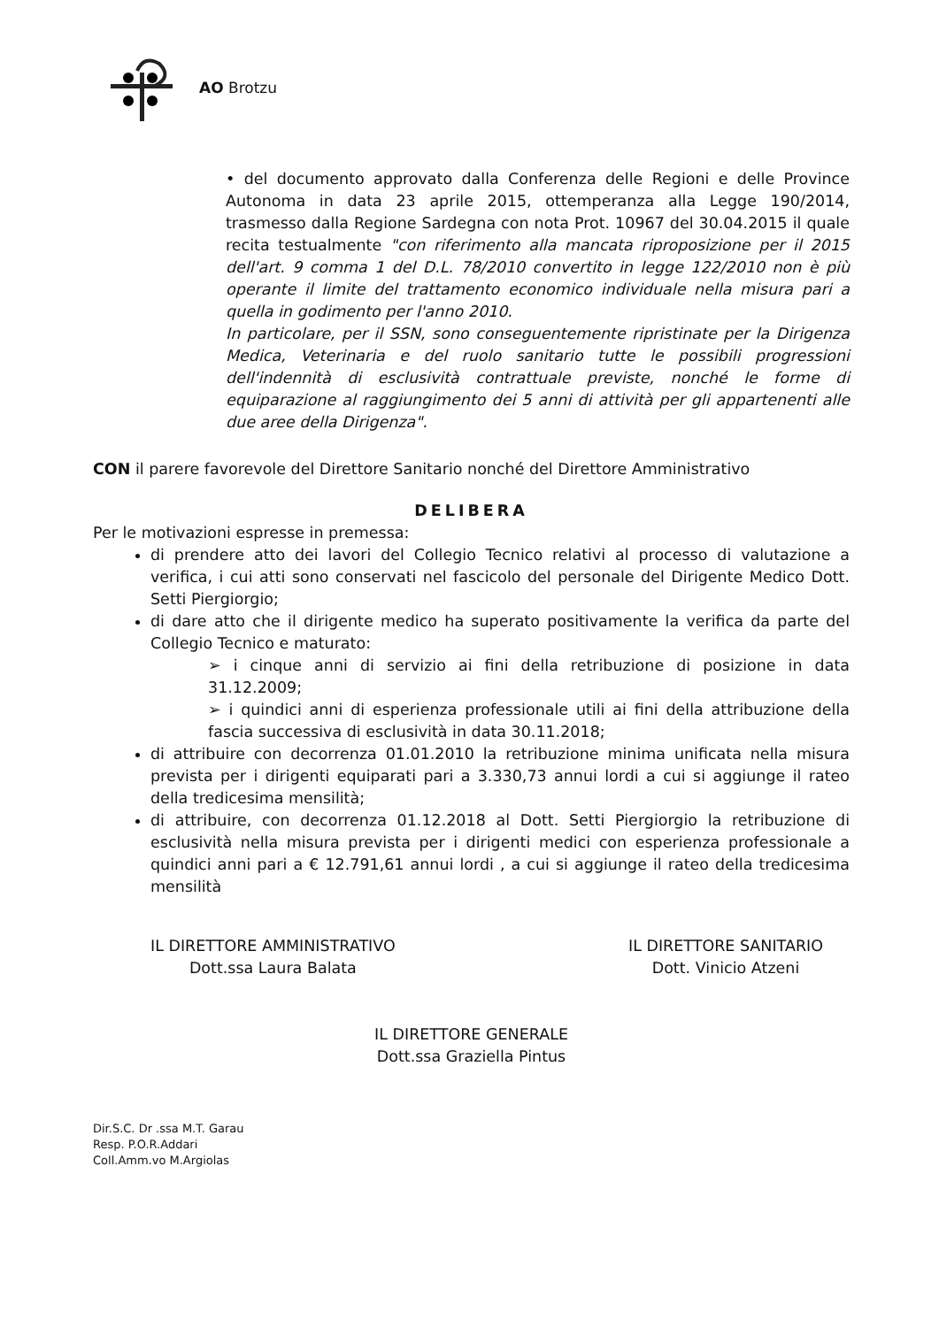AO Brotzu
• del documento approvato dalla Conferenza delle Regioni e delle Province Autonoma in data 23 aprile 2015, ottemperanza alla Legge 190/2014, trasmesso dalla Regione Sardegna con nota Prot. 10967 del 30.04.2015 il quale recita testualmente "con riferimento alla mancata riproposizione per il 2015 dell'art. 9 comma 1 del D.L. 78/2010 convertito in legge 122/2010 non è più operante il limite del trattamento economico individuale nella misura pari a quella in godimento per l'anno 2010.
In particolare, per il SSN, sono conseguentemente ripristinate per la Dirigenza Medica, Veterinaria e del ruolo sanitario tutte le possibili progressioni dell'indennità di esclusività contrattuale previste, nonché le forme di equiparazione al raggiungimento dei 5 anni di attività per gli appartenenti alle due aree della Dirigenza".
CON il parere favorevole del Direttore Sanitario nonché del Direttore Amministrativo
DELIBERA
Per le motivazioni espresse in premessa:
di prendere atto dei lavori del Collegio Tecnico relativi al processo di valutazione a verifica, i cui atti sono conservati nel fascicolo del personale del Dirigente Medico Dott. Setti Piergiorgio;
di dare atto che il dirigente medico ha superato positivamente la verifica da parte del Collegio Tecnico e maturato:
➢ i cinque anni di servizio ai fini della retribuzione di posizione in data 31.12.2009;
➢ i quindici anni di esperienza professionale utili ai fini della attribuzione della fascia successiva di esclusività in data 30.11.2018;
di attribuire con decorrenza 01.01.2010 la retribuzione minima unificata nella misura prevista per i dirigenti equiparati pari a 3.330,73 annui lordi a cui si aggiunge il rateo della tredicesima mensilità;
di attribuire, con decorrenza 01.12.2018 al Dott. Setti Piergiorgio la retribuzione di esclusività nella misura prevista per i dirigenti medici con esperienza professionale a quindici anni pari a € 12.791,61 annui lordi , a cui si aggiunge il rateo della tredicesima mensilità
IL DIRETTORE AMMINISTRATIVO
Dott.ssa Laura Balata
IL DIRETTORE SANITARIO
Dott. Vinicio Atzeni
IL DIRETTORE GENERALE
Dott.ssa Graziella Pintus
Dir.S.C. Dr .ssa M.T. Garau
Resp. P.O.R.Addari
Coll.Amm.vo M.Argiolas